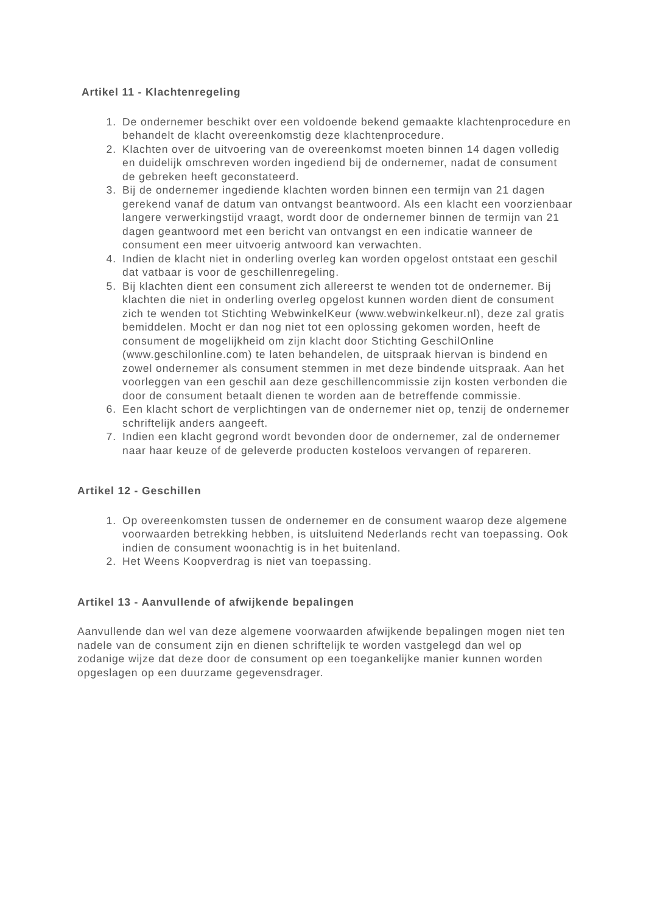Artikel 11 - Klachtenregeling
1. De ondernemer beschikt over een voldoende bekend gemaakte klachtenprocedure en behandelt de klacht overeenkomstig deze klachtenprocedure.
2. Klachten over de uitvoering van de overeenkomst moeten binnen 14 dagen volledig en duidelijk omschreven worden ingediend bij de ondernemer, nadat de consument de gebreken heeft geconstateerd.
3. Bij de ondernemer ingediende klachten worden binnen een termijn van 21 dagen gerekend vanaf de datum van ontvangst beantwoord. Als een klacht een voorzienbaar langere verwerkingstijd vraagt, wordt door de ondernemer binnen de termijn van 21 dagen geantwoord met een bericht van ontvangst en een indicatie wanneer de consument een meer uitvoerig antwoord kan verwachten.
4. Indien de klacht niet in onderling overleg kan worden opgelost ontstaat een geschil dat vatbaar is voor de geschillenregeling.
5. Bij klachten dient een consument zich allereerst te wenden tot de ondernemer. Bij klachten die niet in onderling overleg opgelost kunnen worden dient de consument zich te wenden tot Stichting WebwinkelKeur (www.webwinkelkeur.nl), deze zal gratis bemiddelen. Mocht er dan nog niet tot een oplossing gekomen worden, heeft de consument de mogelijkheid om zijn klacht door Stichting GeschilOnline (www.geschilonline.com) te laten behandelen, de uitspraak hiervan is bindend en zowel ondernemer als consument stemmen in met deze bindende uitspraak. Aan het voorleggen van een geschil aan deze geschillencommissie zijn kosten verbonden die door de consument betaalt dienen te worden aan de betreffende commissie.
6. Een klacht schort de verplichtingen van de ondernemer niet op, tenzij de ondernemer schriftelijk anders aangeeft.
7. Indien een klacht gegrond wordt bevonden door de ondernemer, zal de ondernemer naar haar keuze of de geleverde producten kosteloos vervangen of repareren.
Artikel 12 - Geschillen
1. Op overeenkomsten tussen de ondernemer en de consument waarop deze algemene voorwaarden betrekking hebben, is uitsluitend Nederlands recht van toepassing. Ook indien de consument woonachtig is in het buitenland.
2. Het Weens Koopverdrag is niet van toepassing.
Artikel 13 - Aanvullende of afwijkende bepalingen
Aanvullende dan wel van deze algemene voorwaarden afwijkende bepalingen mogen niet ten nadele van de consument zijn en dienen schriftelijk te worden vastgelegd dan wel op zodanige wijze dat deze door de consument op een toegankelijke manier kunnen worden opgeslagen op een duurzame gegevensdrager.